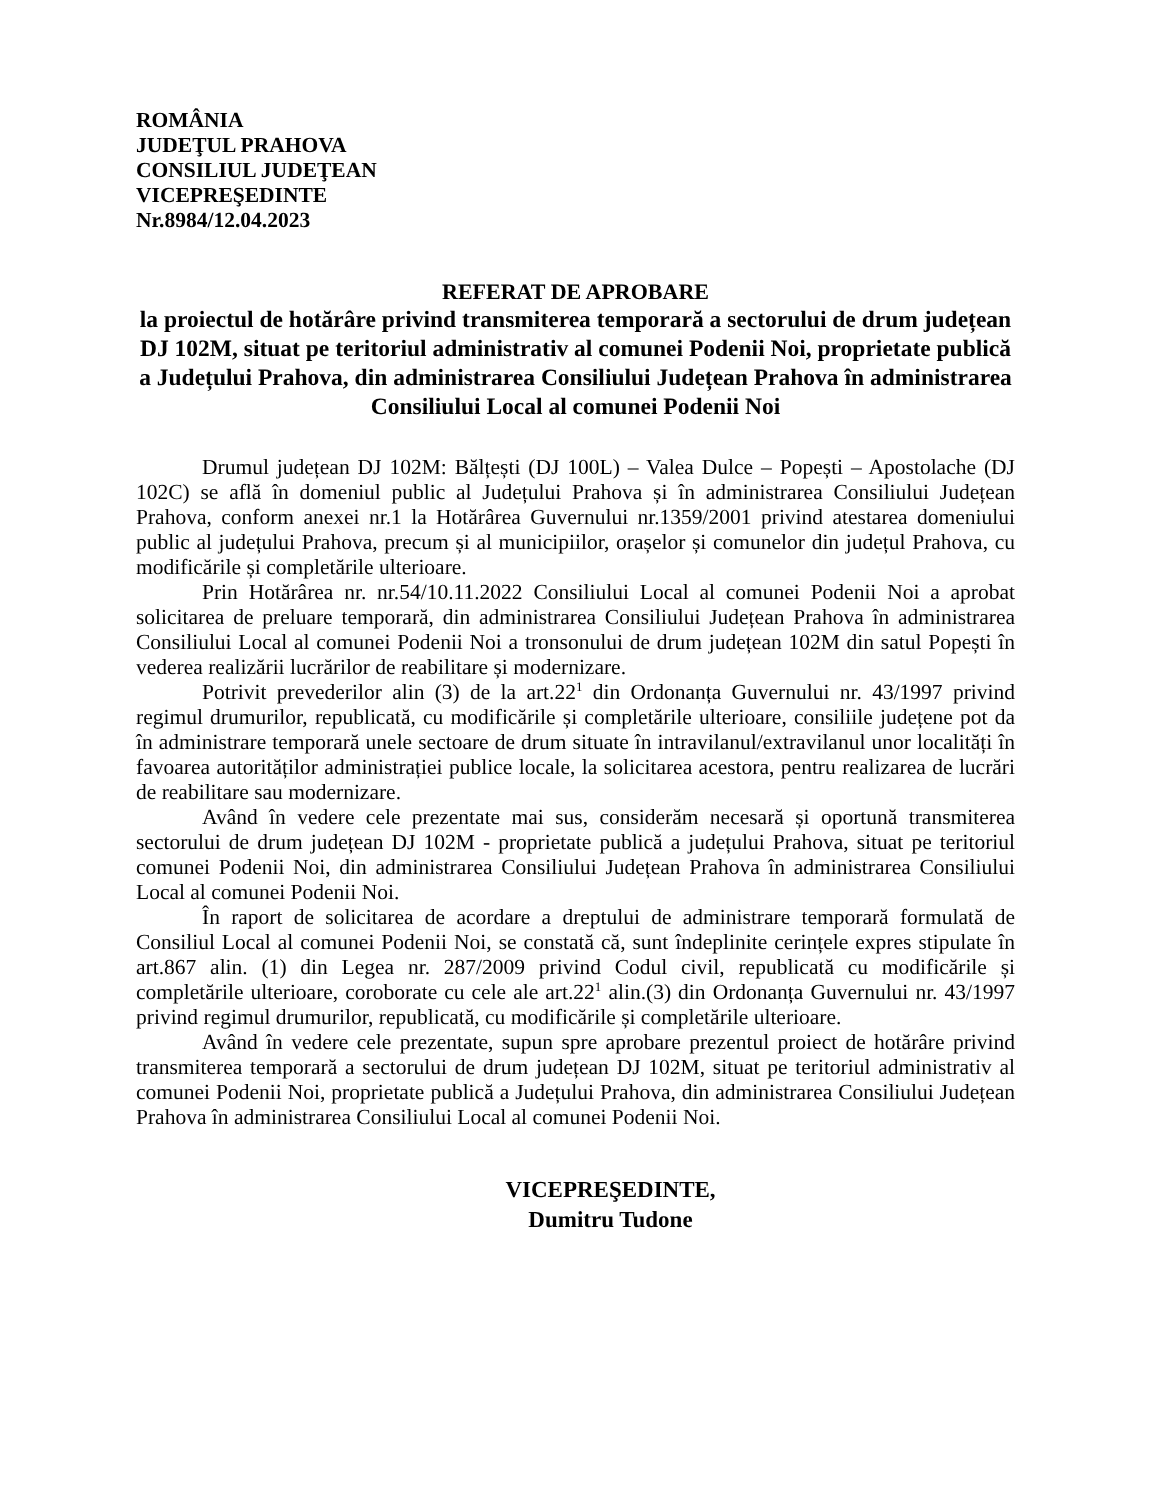ROMÂNIA
JUDEŢUL PRAHOVA
CONSILIUL JUDEŢEAN
VICEPREŞEDINTE
Nr.8984/12.04.2023
REFERAT DE APROBARE
la proiectul de hotărâre privind transmiterea temporară a sectorului de drum județean DJ 102M, situat pe teritoriul administrativ al comunei Podenii Noi, proprietate publică a Județului Prahova, din administrarea Consiliului Județean Prahova în administrarea Consiliului Local al comunei Podenii Noi
Drumul județean DJ 102M: Bălțești (DJ 100L) – Valea Dulce – Popești – Apostolache (DJ 102C) se află în domeniul public al Județului Prahova și în administrarea Consiliului Județean Prahova, conform anexei nr.1 la Hotărârea Guvernului nr.1359/2001 privind atestarea domeniului public al județului Prahova, precum și al municipiilor, orașelor și comunelor din județul Prahova, cu modificările și completările ulterioare.
Prin Hotărârea nr. nr.54/10.11.2022 Consiliului Local al comunei Podenii Noi a aprobat solicitarea de preluare temporară, din administrarea Consiliului Județean Prahova în administrarea Consiliului Local al comunei Podenii Noi a tronsonului de drum județean 102M din satul Popești în vederea realizării lucrărilor de reabilitare și modernizare.
Potrivit prevederilor alin (3) de la art.22<sup>1</sup> din Ordonanța Guvernului nr. 43/1997 privind regimul drumurilor, republicată, cu modificările și completările ulterioare, consiliile județene pot da în administrare temporară unele sectoare de drum situate în intravilanul/extravilanul unor localități în favoarea autorităților administrației publice locale, la solicitarea acestora, pentru realizarea de lucrări de reabilitare sau modernizare.
Având în vedere cele prezentate mai sus, considerăm necesară și oportună transmiterea sectorului de drum județean DJ 102M - proprietate publică a județului Prahova, situat pe teritoriul comunei Podenii Noi, din administrarea Consiliului Județean Prahova în administrarea Consiliului Local al comunei Podenii Noi.
În raport de solicitarea de acordare a dreptului de administrare temporară formulată de Consiliul Local al comunei Podenii Noi, se constată că, sunt îndeplinite cerințele expres stipulate în art.867 alin. (1) din Legea nr. 287/2009 privind Codul civil, republicată cu modificările și completările ulterioare, coroborate cu cele ale art.22<sup>1</sup> alin.(3) din Ordonanța Guvernului nr. 43/1997 privind regimul drumurilor, republicată, cu modificările și completările ulterioare.
Având în vedere cele prezentate, supun spre aprobare prezentul proiect de hotărâre privind transmiterea temporară a sectorului de drum județean DJ 102M, situat pe teritoriul administrativ al comunei Podenii Noi, proprietate publică a Județului Prahova, din administrarea Consiliului Județean Prahova în administrarea Consiliului Local al comunei Podenii Noi.
VICEPREŞEDINTE,
Dumitru Tudone